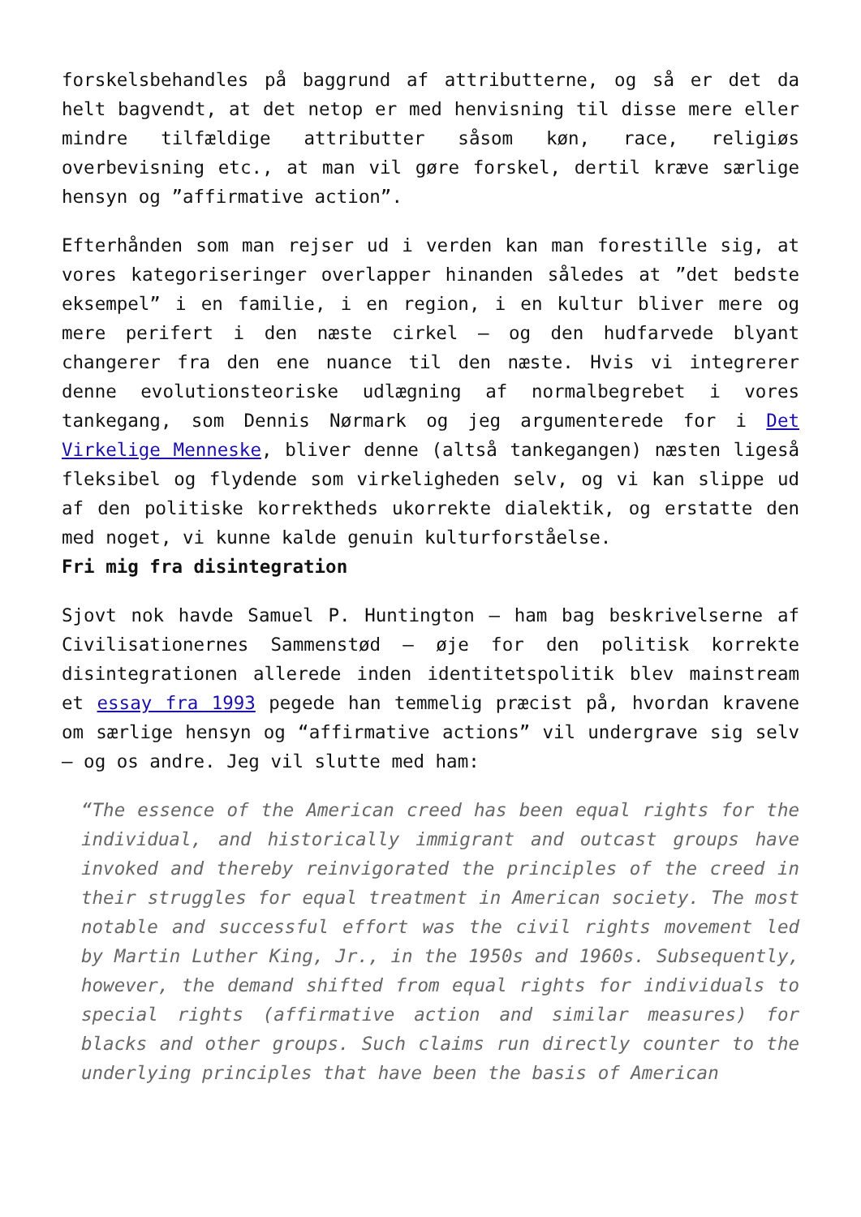forskelsbehandles på baggrund af attributterne, og så er det da helt bagvendt, at det netop er med henvisning til disse mere eller mindre tilfældige attributter såsom køn, race, religiøs overbevisning etc., at man vil gøre forskel, dertil kræve særlige hensyn og ”affirmative action”.
Efterhånden som man rejser ud i verden kan man forestille sig, at vores kategoriseringer overlapper hinanden således at ”det bedste eksempel” i en familie, i en region, i en kultur bliver mere og mere perifert i den næste cirkel – og den hudfarvede blyant changerer fra den ene nuance til den næste. Hvis vi integrerer denne evolutionsteoriske udlægning af normalbegrebet i vores tankegang, som Dennis Nørmark og jeg argumenterede for i Det Virkelige Menneske, bliver denne (altså tankegangen) næsten ligeså fleksibel og flydende som virkeligheden selv, og vi kan slippe ud af den politiske korrektheds ukorrekte dialektik, og erstatte den med noget, vi kunne kalde genuin kulturforståelse.
Fri mig fra disintegration
Sjovt nok havde Samuel P. Huntington – ham bag beskrivelserne af Civilisationernes Sammenstød – øje for den politisk korrekte disintegrationen allerede inden identitetspolitik blev mainstream et essay fra 1993 pegede han temmelig præcist på, hvordan kravene om særlige hensyn og “affirmative actions” vil undergrave sig selv – og os andre. Jeg vil slutte med ham:
“The essence of the American creed has been equal rights for the individual, and historically immigrant and outcast groups have invoked and thereby reinvigorated the principles of the creed in their struggles for equal treatment in American society. The most notable and successful effort was the civil rights movement led by Martin Luther King, Jr., in the 1950s and 1960s. Subsequently, however, the demand shifted from equal rights for individuals to special rights (affirmative action and similar measures) for blacks and other groups. Such claims run directly counter to the underlying principles that have been the basis of American